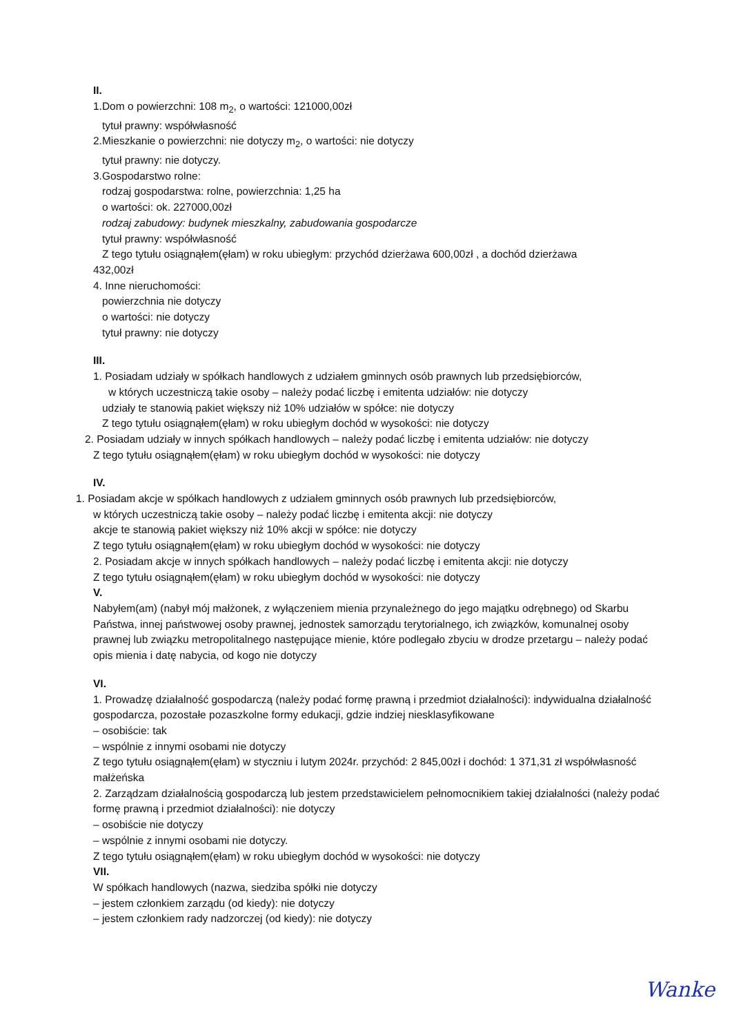II.
1.Dom o powierzchni: 108 m<sub>2</sub>, o wartości: 121000,00zł
tytuł prawny: współwłasność
2.Mieszkanie o powierzchni: nie dotyczy m<sub>2</sub>, o wartości: nie dotyczy
tytuł prawny: nie dotyczy.
3.Gospodarstwo rolne:
rodzaj gospodarstwa: rolne, powierzchnia: 1,25 ha
o wartości: ok. 227000,00zł
rodzaj zabudowy: budynek mieszkalny, zabudowania gospodarcze
tytuł prawny: współwłasność
Z tego tytułu osiągnąłem(ęłam) w roku ubiegłym: przychód dzierżawa 600,00zł , a dochód dzierżawa
432,00zł
4. Inne nieruchomości:
powierzchnia nie dotyczy
o wartości: nie dotyczy
tytuł prawny: nie dotyczy
III.
1. Posiadam udziały w spółkach handlowych z udziałem gminnych osób prawnych lub przedsiębiorców,
w których uczestniczą takie osoby – należy podać liczbę i emitenta udziałów: nie dotyczy
udziały te stanowią pakiet większy niż 10% udziałów w spółce: nie dotyczy
Z tego tytułu osiągnąłem(ęłam) w roku ubiegłym dochód w wysokości: nie dotyczy
2. Posiadam udziały w innych spółkach handlowych – należy podać liczbę i emitenta udziałów: nie dotyczy
Z tego tytułu osiągnąłem(ęłam) w roku ubiegłym dochód w wysokości: nie dotyczy
IV.
1. Posiadam akcje w spółkach handlowych z udziałem gminnych osób prawnych lub przedsiębiorców,
w których uczestniczą takie osoby – należy podać liczbę i emitenta akcji: nie dotyczy
akcje te stanowią pakiet większy niż 10% akcji w spółce: nie dotyczy
Z tego tytułu osiągnąłem(ęłam) w roku ubiegłym dochód w wysokości: nie dotyczy
2. Posiadam akcje w innych spółkach handlowych – należy podać liczbę i emitenta akcji: nie dotyczy
Z tego tytułu osiągnąłem(ęłam) w roku ubiegłym dochód w wysokości: nie dotyczy
V.
Nabyłem(am) (nabył mój małżonek, z wyłączeniem mienia przynależnego do jego majątku odrębnego) od Skarbu Państwa, innej państwowej osoby prawnej, jednostek samorządu terytorialnego, ich związków, komunalnej osoby prawnej lub związku metropolitalnego następujące mienie, które podlegało zbyciu w drodze przetargu – należy podać opis mienia i datę nabycia, od kogo nie dotyczy
VI.
1. Prowadzę działalność gospodarczą (należy podać formę prawną i przedmiot działalności): indywidualna działalność gospodarcza, pozostałe pozaszkolne formy edukacji, gdzie indziej niesklasyfikowane
– osobiście: tak
– wspólnie z innymi osobami nie dotyczy
Z tego tytułu osiągnąłem(ęłam) w styczniu i lutym 2024r. przychód: 2 845,00zł i dochód: 1 371,31 zł współwłasność małżeńska
2. Zarządzam działalnością gospodarczą lub jestem przedstawicielem pełnomocnikiem takiej działalności (należy podać formę prawną i przedmiot działalności): nie dotyczy
– osobiście nie dotyczy
– wspólnie z innymi osobami nie dotyczy.
Z tego tytułu osiągnąłem(ęłam) w roku ubiegłym dochód w wysokości: nie dotyczy
VII.
W spółkach handlowych (nazwa, siedziba spółki nie dotyczy
– jestem członkiem zarządu (od kiedy): nie dotyczy
– jestem członkiem rady nadzorczej (od kiedy): nie dotyczy
Wanke